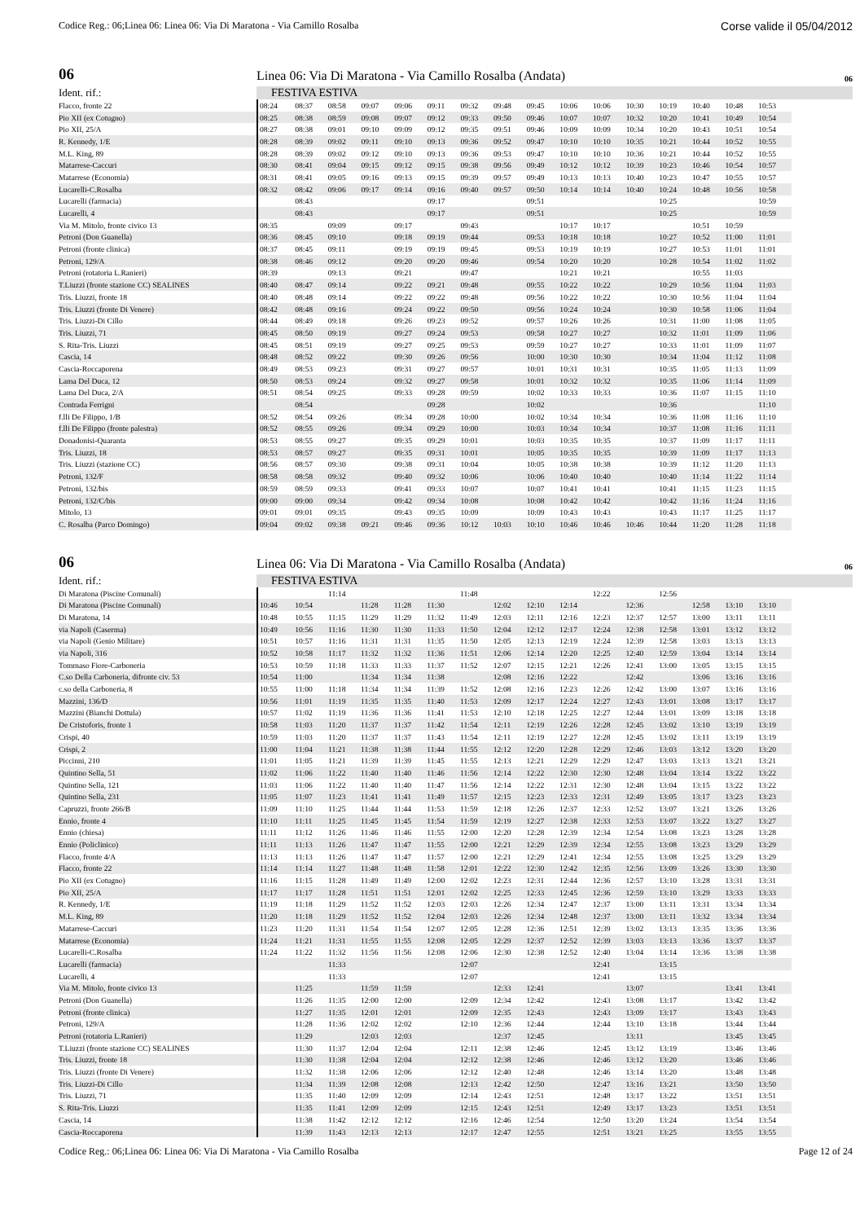Codice Reg.: 06;Linea 06: Linea 06: Via Di Maratona - Via Camillo Rosalba Corse valide il 05/04/2012
06
Linea 06: Via Di Maratona - Via Camillo Rosalba (Andata)
06
Ident. rif.: FESTIVA ESTIVA
| Flacco, fronte 22 | 08:24 | 08:37 | 08:58 | 09:07 | 09:06 | 09:11 | 09:32 | 09:48 | 09:45 | 10:06 | 10:06 | 10:30 | 10:19 | 10:40 | 10:48 | 10:53 |
| Pio XII (ex Cotugno) | 08:25 | 08:38 | 08:59 | 09:08 | 09:07 | 09:12 | 09:33 | 09:50 | 09:46 | 10:07 | 10:07 | 10:32 | 10:20 | 10:41 | 10:49 | 10:54 |
| Pio XII, 25/A | 08:27 | 08:38 | 09:01 | 09:10 | 09:09 | 09:12 | 09:35 | 09:51 | 09:46 | 10:09 | 10:09 | 10:34 | 10:20 | 10:43 | 10:51 | 10:54 |
| R. Kennedy, 1/E | 08:28 | 08:39 | 09:02 | 09:11 | 09:10 | 09:13 | 09:36 | 09:52 | 09:47 | 10:10 | 10:10 | 10:35 | 10:21 | 10:44 | 10:52 | 10:55 |
| M.L. King, 89 | 08:28 | 08:39 | 09:02 | 09:12 | 09:10 | 09:13 | 09:36 | 09:53 | 09:47 | 10:10 | 10:10 | 10:36 | 10:21 | 10:44 | 10:52 | 10:55 |
| Matarrese-Caccuri | 08:30 | 08:41 | 09:04 | 09:15 | 09:12 | 09:15 | 09:38 | 09:56 | 09:49 | 10:12 | 10:12 | 10:39 | 10:23 | 10:46 | 10:54 | 10:57 |
| Matarrese (Economia) | 08:31 | 08:41 | 09:05 | 09:16 | 09:13 | 09:15 | 09:39 | 09:57 | 09:49 | 10:13 | 10:13 | 10:40 | 10:23 | 10:47 | 10:55 | 10:57 |
| Lucarelli-C.Rosalba | 08:32 | 08:42 | 09:06 | 09:17 | 09:14 | 09:16 | 09:40 | 09:57 | 09:50 | 10:14 | 10:14 | 10:40 | 10:24 | 10:48 | 10:56 | 10:58 |
| Lucarelli (farmacia) | | 08:43 | | | | 09:17 | | | 09:51 | | | | 10:25 | | | 10:59 |
| Lucarelli, 4 | | 08:43 | | | | 09:17 | | | 09:51 | | | | 10:25 | | | 10:59 |
| Via M. Mitolo, fronte civico 13 | 08:35 | | 09:09 | | 09:17 | | 09:43 | | | 10:17 | 10:17 | | | 10:51 | 10:59 | |
| Petroni (Don Guanella) | 08:36 | 08:45 | 09:10 | | 09:18 | 09:19 | 09:44 | | 09:53 | 10:18 | 10:18 | | 10:27 | 10:52 | 11:00 | 11:01 |
| Petroni (fronte clinica) | 08:37 | 08:45 | 09:11 | | 09:19 | 09:19 | 09:45 | | 09:53 | 10:19 | 10:19 | | 10:27 | 10:53 | 11:01 | 11:01 |
| Petroni, 129/A | 08:38 | 08:46 | 09:12 | | 09:20 | 09:20 | 09:46 | | 09:54 | 10:20 | 10:20 | | 10:28 | 10:54 | 11:02 | 11:02 |
| Petroni (rotatoria L.Ranieri) | 08:39 | | 09:13 | | 09:21 | | 09:47 | | | 10:21 | 10:21 | | | 10:55 | 11:03 | |
| T.Liuzzi (fronte stazione CC) SEALINES | 08:40 | 08:47 | 09:14 | | 09:22 | 09:21 | 09:48 | | 09:55 | 10:22 | 10:22 | | 10:29 | 10:56 | 11:04 | 11:03 |
| Tris. Liuzzi, fronte 18 | 08:40 | 08:48 | 09:14 | | 09:22 | 09:22 | 09:48 | | 09:56 | 10:22 | 10:22 | | 10:30 | 10:56 | 11:04 | 11:04 |
| Tris. Liuzzi (fronte Di Venere) | 08:42 | 08:48 | 09:16 | | 09:24 | 09:22 | 09:50 | | 09:56 | 10:24 | 10:24 | | 10:30 | 10:58 | 11:06 | 11:04 |
| Tris. Liuzzi-Di Cillo | 08:44 | 08:49 | 09:18 | | 09:26 | 09:23 | 09:52 | | 09:57 | 10:26 | 10:26 | | 10:31 | 11:00 | 11:08 | 11:05 |
| Tris. Liuzzi, 71 | 08:45 | 08:50 | 09:19 | | 09:27 | 09:24 | 09:53 | | 09:58 | 10:27 | 10:27 | | 10:32 | 11:01 | 11:09 | 11:06 |
| S. Rita-Tris. Liuzzi | 08:45 | 08:51 | 09:19 | | 09:27 | 09:25 | 09:53 | | 09:59 | 10:27 | 10:27 | | 10:33 | 11:01 | 11:09 | 11:07 |
| Cascia, 14 | 08:48 | 08:52 | 09:22 | | 09:30 | 09:26 | 09:56 | | 10:00 | 10:30 | 10:30 | | 10:34 | 11:04 | 11:12 | 11:08 |
| Cascia-Roccaporena | 08:49 | 08:53 | 09:23 | | 09:31 | 09:27 | 09:57 | | 10:01 | 10:31 | 10:31 | | 10:35 | 11:05 | 11:13 | 11:09 |
| Lama Del Duca, 12 | 08:50 | 08:53 | 09:24 | | 09:32 | 09:27 | 09:58 | | 10:01 | 10:32 | 10:32 | | 10:35 | 11:06 | 11:14 | 11:09 |
| Lama Del Duca, 2/A | 08:51 | 08:54 | 09:25 | | 09:33 | 09:28 | 09:59 | | 10:02 | 10:33 | 10:33 | | 10:36 | 11:07 | 11:15 | 11:10 |
| Contrada Ferrigni | | 08:54 | | | | 09:28 | | | 10:02 | | | | 10:36 | | | 11:10 |
| f.lli De Filippo, 1/B | 08:52 | 08:54 | 09:26 | | 09:34 | 09:28 | 10:00 | | 10:02 | 10:34 | 10:34 | | 10:36 | 11:08 | 11:16 | 11:10 |
| f.lli De Filippo (fronte palestra) | 08:52 | 08:55 | 09:26 | | 09:34 | 09:29 | 10:00 | | 10:03 | 10:34 | 10:34 | | 10:37 | 11:08 | 11:16 | 11:11 |
| Donadonisi-Quaranta | 08:53 | 08:55 | 09:27 | | 09:35 | 09:29 | 10:01 | | 10:03 | 10:35 | 10:35 | | 10:37 | 11:09 | 11:17 | 11:11 |
| Tris. Liuzzi, 18 | 08:53 | 08:57 | 09:27 | | 09:35 | 09:31 | 10:01 | | 10:05 | 10:35 | 10:35 | | 10:39 | 11:09 | 11:17 | 11:13 |
| Tris. Liuzzi (stazione CC) | 08:56 | 08:57 | 09:30 | | 09:38 | 09:31 | 10:04 | | 10:05 | 10:38 | 10:38 | | 10:39 | 11:12 | 11:20 | 11:13 |
| Petroni, 132/F | 08:58 | 08:58 | 09:32 | | 09:40 | 09:32 | 10:06 | | 10:06 | 10:40 | 10:40 | | 10:40 | 11:14 | 11:22 | 11:14 |
| Petroni, 132/bis | 08:59 | 08:59 | 09:33 | | 09:41 | 09:33 | 10:07 | | 10:07 | 10:41 | 10:41 | | 10:41 | 11:15 | 11:23 | 11:15 |
| Petroni, 132/C/bis | 09:00 | 09:00 | 09:34 | | 09:42 | 09:34 | 10:08 | | 10:08 | 10:42 | 10:42 | | 10:42 | 11:16 | 11:24 | 11:16 |
| Mitolo, 13 | 09:01 | 09:01 | 09:35 | | 09:43 | 09:35 | 10:09 | | 10:09 | 10:43 | 10:43 | | 10:43 | 11:17 | 11:25 | 11:17 |
| C. Rosalba (Parco Domingo) | 09:04 | 09:02 | 09:38 | 09:21 | 09:46 | 09:36 | 10:12 | 10:03 | 10:10 | 10:46 | 10:46 | 10:46 | 10:44 | 11:20 | 11:28 | 11:18 |
06
Linea 06: Via Di Maratona - Via Camillo Rosalba (Andata)
06
Ident. rif.: FESTIVA ESTIVA
| Di Maratona (Piscine Comunali) | | | 11:14 | | | | 11:48 | | | | 12:22 | | 12:56 | | | |
| Di Maratona (Piscine Comunali) | 10:46 | 10:54 | | 11:28 | 11:28 | 11:30 | | 12:02 | 12:10 | 12:14 | | 12:36 | | 12:58 | 13:10 | 13:10 |
| Di Maratona, 14 | 10:48 | 10:55 | 11:15 | 11:29 | 11:29 | 11:32 | 11:49 | 12:03 | 12:11 | 12:16 | 12:23 | 12:37 | 12:57 | 13:00 | 13:11 | 13:11 |
| via Napoli (Caserma) | 10:49 | 10:56 | 11:16 | 11:30 | 11:30 | 11:33 | 11:50 | 12:04 | 12:12 | 12:17 | 12:24 | 12:38 | 12:58 | 13:01 | 13:12 | 13:12 |
| via Napoli (Genio Militare) | 10:51 | 10:57 | 11:16 | 11:31 | 11:31 | 11:35 | 11:50 | 12:05 | 12:13 | 12:19 | 12:24 | 12:39 | 12:58 | 13:03 | 13:13 | 13:13 |
| via Napoli, 316 | 10:52 | 10:58 | 11:17 | 11:32 | 11:32 | 11:36 | 11:51 | 12:06 | 12:14 | 12:20 | 12:25 | 12:40 | 12:59 | 13:04 | 13:14 | 13:14 |
| Tommaso Fiore-Carboneria | 10:53 | 10:59 | 11:18 | 11:33 | 11:33 | 11:37 | 11:52 | 12:07 | 12:15 | 12:21 | 12:26 | 12:41 | 13:00 | 13:05 | 13:15 | 13:15 |
| C.so Della Carboneria, difronte civ. 53 | 10:54 | 11:00 | | 11:34 | 11:34 | 11:38 | | 12:08 | 12:16 | 12:22 | | 12:42 | | 13:06 | 13:16 | 13:16 |
| c.so della Carboneria, 8 | 10:55 | 11:00 | 11:18 | 11:34 | 11:34 | 11:39 | 11:52 | 12:08 | 12:16 | 12:23 | 12:26 | 12:42 | 13:00 | 13:07 | 13:16 | 13:16 |
| Mazzini, 136/D | 10:56 | 11:01 | 11:19 | 11:35 | 11:35 | 11:40 | 11:53 | 12:09 | 12:17 | 12:24 | 12:27 | 12:43 | 13:01 | 13:08 | 13:17 | 13:17 |
| Mazzini (Bianchi Dottula) | 10:57 | 11:02 | 11:19 | 11:36 | 11:36 | 11:41 | 11:53 | 12:10 | 12:18 | 12:25 | 12:27 | 12:44 | 13:01 | 13:09 | 13:18 | 13:18 |
| De Cristoforis, fronte 1 | 10:58 | 11:03 | 11:20 | 11:37 | 11:37 | 11:42 | 11:54 | 12:11 | 12:19 | 12:26 | 12:28 | 12:45 | 13:02 | 13:10 | 13:19 | 13:19 |
| Crispi, 40 | 10:59 | 11:03 | 11:20 | 11:37 | 11:37 | 11:43 | 11:54 | 12:11 | 12:19 | 12:27 | 12:28 | 12:45 | 13:02 | 13:11 | 13:19 | 13:19 |
| Crispi, 2 | 11:00 | 11:04 | 11:21 | 11:38 | 11:38 | 11:44 | 11:55 | 12:12 | 12:20 | 12:28 | 12:29 | 12:46 | 13:03 | 13:12 | 13:20 | 13:20 |
| Piccinni, 210 | 11:01 | 11:05 | 11:21 | 11:39 | 11:39 | 11:45 | 11:55 | 12:13 | 12:21 | 12:29 | 12:29 | 12:47 | 13:03 | 13:13 | 13:21 | 13:21 |
| Quintino Sella, 51 | 11:02 | 11:06 | 11:22 | 11:40 | 11:40 | 11:46 | 11:56 | 12:14 | 12:22 | 12:30 | 12:30 | 12:48 | 13:04 | 13:14 | 13:22 | 13:22 |
| Quintino Sella, 121 | 11:03 | 11:06 | 11:22 | 11:40 | 11:40 | 11:47 | 11:56 | 12:14 | 12:22 | 12:31 | 12:30 | 12:48 | 13:04 | 13:15 | 13:22 | 13:22 |
| Quintino Sella, 231 | 11:05 | 11:07 | 11:23 | 11:41 | 11:41 | 11:49 | 11:57 | 12:15 | 12:23 | 12:33 | 12:31 | 12:49 | 13:05 | 13:17 | 13:23 | 13:23 |
| Capruzzi, fronte 266/B | 11:09 | 11:10 | 11:25 | 11:44 | 11:44 | 11:53 | 11:59 | 12:18 | 12:26 | 12:37 | 12:33 | 12:52 | 13:07 | 13:21 | 13:26 | 13:26 |
| Ennio, fronte 4 | 11:10 | 11:11 | 11:25 | 11:45 | 11:45 | 11:54 | 11:59 | 12:19 | 12:27 | 12:38 | 12:33 | 12:53 | 13:07 | 13:22 | 13:27 | 13:27 |
| Ennio (chiesa) | 11:11 | 11:12 | 11:26 | 11:46 | 11:46 | 11:55 | 12:00 | 12:20 | 12:28 | 12:39 | 12:34 | 12:54 | 13:08 | 13:23 | 13:28 | 13:28 |
| Ennio (Policlinico) | 11:11 | 11:13 | 11:26 | 11:47 | 11:47 | 11:55 | 12:00 | 12:21 | 12:29 | 12:39 | 12:34 | 12:55 | 13:08 | 13:23 | 13:29 | 13:29 |
| Flacco, fronte 4/A | 11:13 | 11:13 | 11:26 | 11:47 | 11:47 | 11:57 | 12:00 | 12:21 | 12:29 | 12:41 | 12:34 | 12:55 | 13:08 | 13:25 | 13:29 | 13:29 |
| Flacco, fronte 22 | 11:14 | 11:14 | 11:27 | 11:48 | 11:48 | 11:58 | 12:01 | 12:22 | 12:30 | 12:42 | 12:35 | 12:56 | 13:09 | 13:26 | 13:30 | 13:30 |
| Pio XII (ex Cotugno) | 11:16 | 11:15 | 11:28 | 11:49 | 11:49 | 12:00 | 12:02 | 12:23 | 12:31 | 12:44 | 12:36 | 12:57 | 13:10 | 13:28 | 13:31 | 13:31 |
| Pio XII, 25/A | 11:17 | 11:17 | 11:28 | 11:51 | 11:51 | 12:01 | 12:02 | 12:25 | 12:33 | 12:45 | 12:36 | 12:59 | 13:10 | 13:29 | 13:33 | 13:33 |
| R. Kennedy, 1/E | 11:19 | 11:18 | 11:29 | 11:52 | 11:52 | 12:03 | 12:03 | 12:26 | 12:34 | 12:47 | 12:37 | 13:00 | 13:11 | 13:31 | 13:34 | 13:34 |
| M.L. King, 89 | 11:20 | 11:18 | 11:29 | 11:52 | 11:52 | 12:04 | 12:03 | 12:26 | 12:34 | 12:48 | 12:37 | 13:00 | 13:11 | 13:32 | 13:34 | 13:34 |
| Matarrese-Caccuri | 11:23 | 11:20 | 11:31 | 11:54 | 11:54 | 12:07 | 12:05 | 12:28 | 12:36 | 12:51 | 12:39 | 13:02 | 13:13 | 13:35 | 13:36 | 13:36 |
| Matarrese (Economia) | 11:24 | 11:21 | 11:31 | 11:55 | 11:55 | 12:08 | 12:05 | 12:29 | 12:37 | 12:52 | 12:39 | 13:03 | 13:13 | 13:36 | 13:37 | 13:37 |
| Lucarelli-C.Rosalba | 11:24 | 11:22 | 11:32 | 11:56 | 11:56 | 12:08 | 12:06 | 12:30 | 12:38 | 12:52 | 12:40 | 13:04 | 13:14 | 13:36 | 13:38 | 13:38 |
| Lucarelli (farmacia) | | | 11:33 | | | | 12:07 | | | | 12:41 | | 13:15 | | | |
| Lucarelli, 4 | | | 11:33 | | | | 12:07 | | | | 12:41 | | 13:15 | | | |
| Via M. Mitolo, fronte civico 13 | | 11:25 | | 11:59 | 11:59 | | | 12:33 | 12:41 | | | 13:07 | | | 13:41 | 13:41 |
| Petroni (Don Guanella) | | 11:26 | 11:35 | 12:00 | 12:00 | | 12:09 | 12:34 | 12:42 | | 12:43 | 13:08 | 13:17 | | 13:42 | 13:42 |
| Petroni (fronte clinica) | | 11:27 | 11:35 | 12:01 | 12:01 | | 12:09 | 12:35 | 12:43 | | 12:43 | 13:09 | 13:17 | | 13:43 | 13:43 |
| Petroni, 129/A | | 11:28 | 11:36 | 12:02 | 12:02 | | 12:10 | 12:36 | 12:44 | | 12:44 | 13:10 | 13:18 | | 13:44 | 13:44 |
| Petroni (rotatoria L.Ranieri) | | 11:29 | | 12:03 | 12:03 | | | 12:37 | 12:45 | | | 13:11 | | | 13:45 | 13:45 |
| T.Liuzzi (fronte stazione CC) SEALINES | | 11:30 | 11:37 | 12:04 | 12:04 | | 12:11 | 12:38 | 12:46 | | 12:45 | 13:12 | 13:19 | | 13:46 | 13:46 |
| Tris. Liuzzi, fronte 18 | | 11:30 | 11:38 | 12:04 | 12:04 | | 12:12 | 12:38 | 12:46 | | 12:46 | 13:12 | 13:20 | | 13:46 | 13:46 |
| Tris. Liuzzi (fronte Di Venere) | | 11:32 | 11:38 | 12:06 | 12:06 | | 12:12 | 12:40 | 12:48 | | 12:46 | 13:14 | 13:20 | | 13:48 | 13:48 |
| Tris. Liuzzi-Di Cillo | | 11:34 | 11:39 | 12:08 | 12:08 | | 12:13 | 12:42 | 12:50 | | 12:47 | 13:16 | 13:21 | | 13:50 | 13:50 |
| Tris. Liuzzi, 71 | | 11:35 | 11:40 | 12:09 | 12:09 | | 12:14 | 12:43 | 12:51 | | 12:48 | 13:17 | 13:22 | | 13:51 | 13:51 |
| S. Rita-Tris. Liuzzi | | 11:35 | 11:41 | 12:09 | 12:09 | | 12:15 | 12:43 | 12:51 | | 12:49 | 13:17 | 13:23 | | 13:51 | 13:51 |
| Cascia, 14 | | 11:38 | 11:42 | 12:12 | 12:12 | | 12:16 | 12:46 | 12:54 | | 12:50 | 13:20 | 13:24 | | 13:54 | 13:54 |
| Cascia-Roccaporena | | 11:39 | 11:43 | 12:13 | 12:13 | | 12:17 | 12:47 | 12:55 | | 12:51 | 13:21 | 13:25 | | 13:55 | 13:55 |
Codice Reg.: 06;Linea 06: Linea 06: Via Di Maratona - Via Camillo Rosalba Page 12 of 24